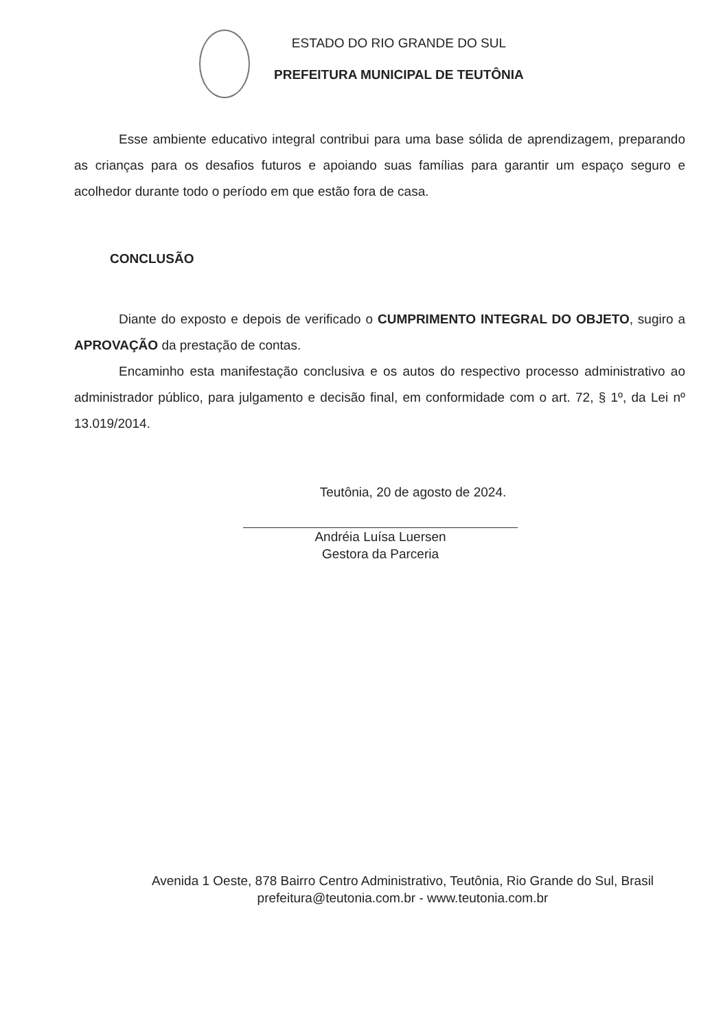ESTADO DO RIO GRANDE DO SUL
PREFEITURA MUNICIPAL DE TEUTÔNIA
Esse ambiente educativo integral contribui para uma base sólida de aprendizagem, preparando as crianças para os desafios futuros e apoiando suas famílias para garantir um espaço seguro e acolhedor durante todo o período em que estão fora de casa.
CONCLUSÃO
Diante do exposto e depois de verificado o CUMPRIMENTO INTEGRAL DO OBJETO, sugiro a APROVAÇÃO da prestação de contas.
Encaminho esta manifestação conclusiva e os autos do respectivo processo administrativo ao administrador público, para julgamento e decisão final, em conformidade com o art. 72, § 1º, da Lei nº 13.019/2014.
Teutônia, 20 de agosto de 2024.
Andréia Luísa Luersen
Gestora da Parceria
Avenida 1 Oeste, 878 Bairro Centro Administrativo, Teutônia, Rio Grande do Sul, Brasil
prefeitura@teutonia.com.br - www.teutonia.com.br